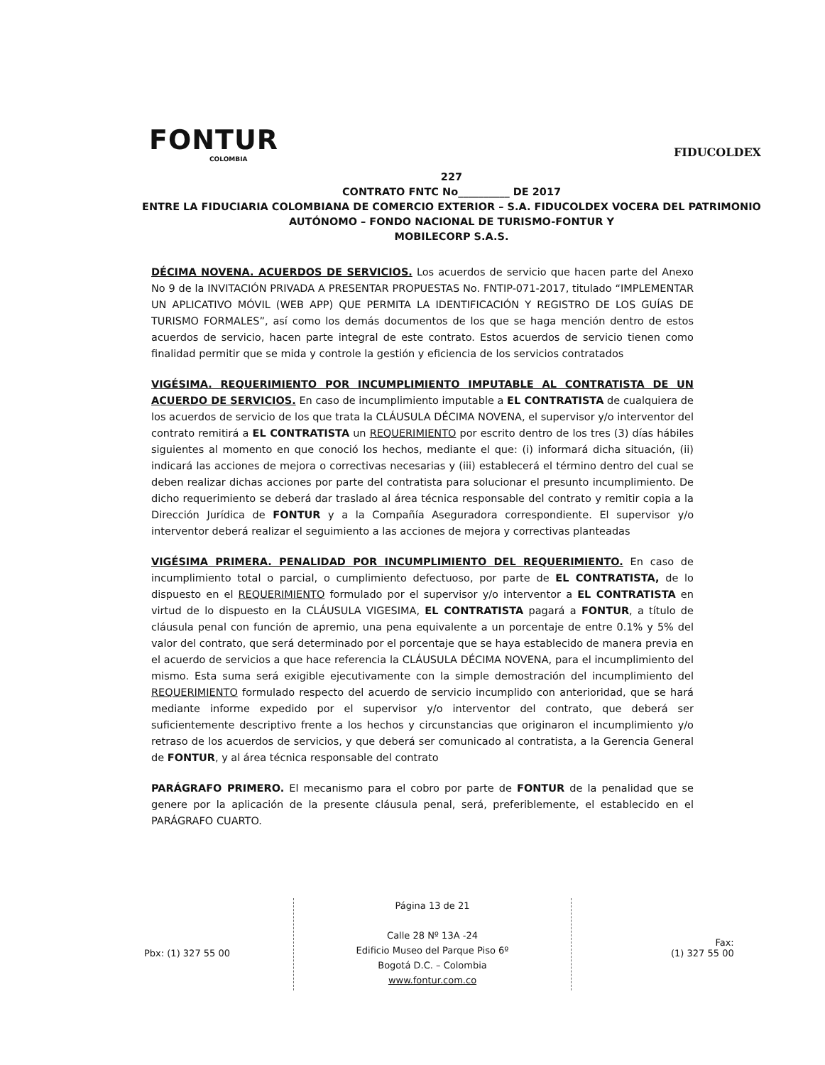FONTUR
COLOMBIA
FIDUCOLDEX
227
CONTRATO FNTC No__________ DE 2017
ENTRE LA FIDUCIARIA COLOMBIANA DE COMERCIO EXTERIOR – S.A. FIDUCOLDEX VOCERA DEL PATRIMONIO AUTÓNOMO – FONDO NACIONAL DE TURISMO-FONTUR Y
MOBILECORP S.A.S.
DÉCIMA NOVENA. ACUERDOS DE SERVICIOS. Los acuerdos de servicio que hacen parte del Anexo No 9 de la INVITACIÓN PRIVADA A PRESENTAR PROPUESTAS No. FNTIP-071-2017, titulado “IMPLEMENTAR UN APLICATIVO MÓVIL (WEB APP) QUE PERMITA LA IDENTIFICACIÓN Y REGISTRO DE LOS GUÍAS DE TURISMO FORMALES”, así como los demás documentos de los que se haga mención dentro de estos acuerdos de servicio, hacen parte integral de este contrato. Estos acuerdos de servicio tienen como finalidad permitir que se mida y controle la gestión y eficiencia de los servicios contratados
VIGÉSIMA. REQUERIMIENTO POR INCUMPLIMIENTO IMPUTABLE AL CONTRATISTA DE UN ACUERDO DE SERVICIOS. En caso de incumplimiento imputable a EL CONTRATISTA de cualquiera de los acuerdos de servicio de los que trata la CLÁUSULA DÉCIMA NOVENA, el supervisor y/o interventor del contrato remitirá a EL CONTRATISTA un REQUERIMIENTO por escrito dentro de los tres (3) días hábiles siguientes al momento en que conoció los hechos, mediante el que: (i) informará dicha situación, (ii) indicará las acciones de mejora o correctivas necesarias y (iii) establecerá el término dentro del cual se deben realizar dichas acciones por parte del contratista para solucionar el presunto incumplimiento. De dicho requerimiento se deberá dar traslado al área técnica responsable del contrato y remitir copia a la Dirección Jurídica de FONTUR y a la Compañía Aseguradora correspondiente. El supervisor y/o interventor deberá realizar el seguimiento a las acciones de mejora y correctivas planteadas
VIGÉSIMA PRIMERA. PENALIDAD POR INCUMPLIMIENTO DEL REQUERIMIENTO. En caso de incumplimiento total o parcial, o cumplimiento defectuoso, por parte de EL CONTRATISTA, de lo dispuesto en el REQUERIMIENTO formulado por el supervisor y/o interventor a EL CONTRATISTA en virtud de lo dispuesto en la CLÁUSULA VIGESIMA, EL CONTRATISTA pagará a FONTUR, a título de cláusula penal con función de apremio, una pena equivalente a un porcentaje de entre 0.1% y 5% del valor del contrato, que será determinado por el porcentaje que se haya establecido de manera previa en el acuerdo de servicios a que hace referencia la CLÁUSULA DÉCIMA NOVENA, para el incumplimiento del mismo. Esta suma será exigible ejecutivamente con la simple demostración del incumplimiento del REQUERIMIENTO formulado respecto del acuerdo de servicio incumplido con anterioridad, que se hará mediante informe expedido por el supervisor y/o interventor del contrato, que deberá ser suficientemente descriptivo frente a los hechos y circunstancias que originaron el incumplimiento y/o retraso de los acuerdos de servicios, y que deberá ser comunicado al contratista, a la Gerencia General de FONTUR, y al área técnica responsable del contrato
PARÁGRAFO PRIMERO. El mecanismo para el cobro por parte de FONTUR de la penalidad que se genere por la aplicación de la presente cláusula penal, será, preferiblemente, el establecido en el PARÁGRAFO CUARTO.
Pbx: (1) 327 55 00
Página 13 de 21
Calle 28 Nº 13A -24
Edificio Museo del Parque Piso 6º
Bogotá D.C. – Colombia
www.fontur.com.co
Fax:
(1) 327 55 00